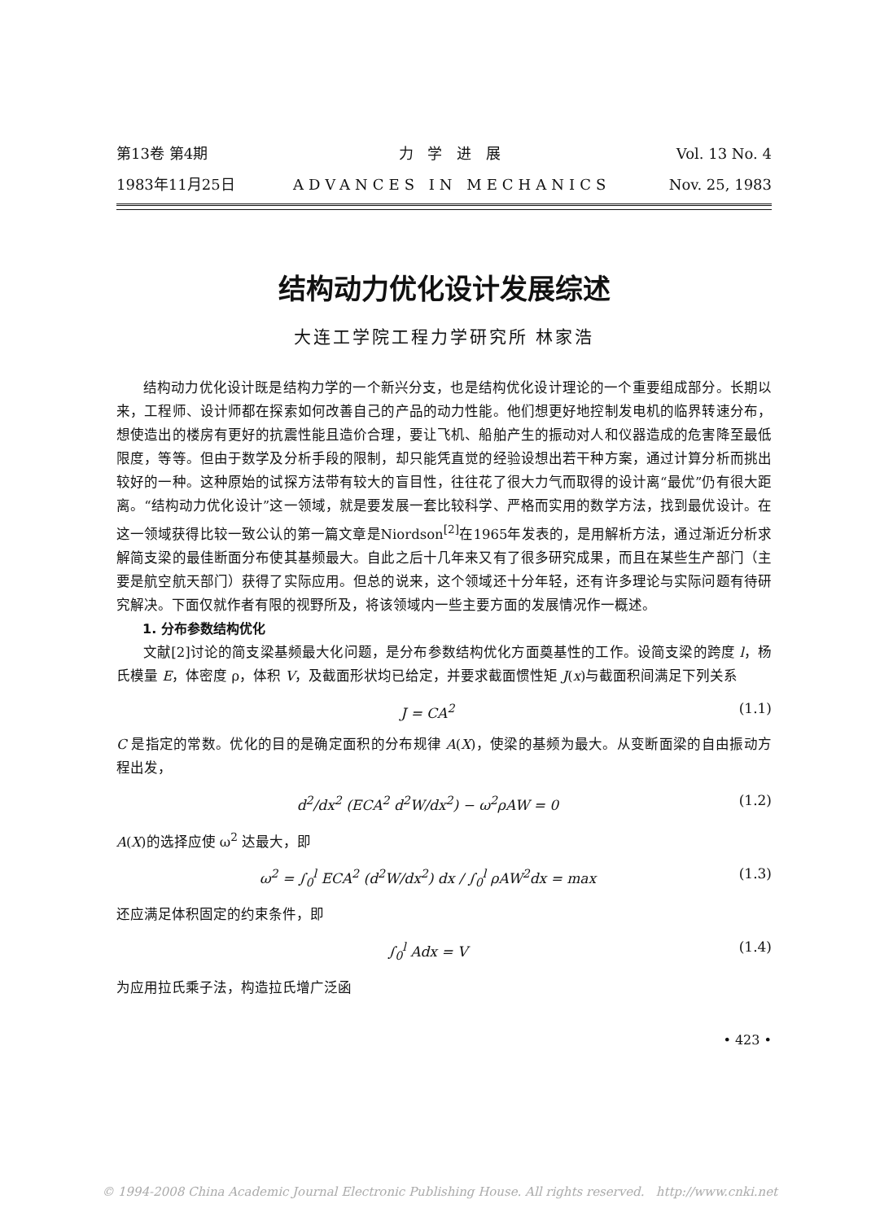第13卷 第4期
1983年11月25日
力 学 进 展
ADVANCES IN MECHANICS
Vol. 13 No. 4
Nov. 25, 1983
结构动力优化设计发展综述
大连工学院工程力学研究所 林家浩
结构动力优化设计既是结构力学的一个新兴分支，也是结构优化设计理论的一个重要组成部分。长期以来，工程师、设计师都在探索如何改善自己的产品的动力性能。他们想更好地控制发电机的临界转速分布，想使造出的楼房有更好的抗震性能且造价合理，要让飞机、船舶产生的振动对人和仪器造成的危害降至最低限度，等等。但由于数学及分析手段的限制，却只能凭直觉的经验设想出若干种方案，通过计算分析而挑出较好的一种。这种原始的试探方法带有较大的盲目性，往往花了很大力气而取得的设计离“最优”仍有很大距离。“结构动力优化设计”这一领域，就是要发展一套比较科学、严格而实用的数学方法，找到最优设计。在这一领域获得比较一致公认的第一篇文章是Niordson<sup>[2]</sup>在1965年发表的，是用解析方法，通过渐近分析求解简支梁的最佳断面分布使其基频最大。自此之后十几年来又有了很多研究成果，而且在某些生产部门（主要是航空航天部门）获得了实际应用。但总的说来，这个领域还十分年轻，还有许多理论与实际问题有待研究解决。下面仅就作者有限的视野所及，将该领域内一些主要方面的发展情况作一概述。
1. 分布参数结构优化
文献[2]讨论的简支梁基频最大化问题，是分布参数结构优化方面奠基性的工作。设简支梁的跨度 l，杨氏模量 E，体密度 ρ，体积 V，及截面形状均已给定，并要求截面惯性矩 J(x)与截面积间满足下列关系
J = CA<sup>2</sup> (1.1)
C 是指定的常数。优化的目的是确定面积的分布规律 A(X)，使梁的基频为最大。从变断面梁的自由振动方程出发，
d<sup>2</sup>/dx<sup>2</sup> (ECA<sup>2</sup> d<sup>2</sup>W/dx<sup>2</sup>) − ω<sup>2</sup>ρAW = 0 (1.2)
A(X)的选择应使 ω<sup>2</sup> 达最大，即
ω<sup>2</sup> = ∫<sub>0</sub><sup>l</sup> ECA<sup>2</sup> (d<sup>2</sup>W/dx<sup>2</sup>) dx / ∫<sub>0</sub><sup>l</sup> ρAW<sup>2</sup>dx = max (1.3)
还应满足体积固定的约束条件，即
∫<sub>0</sub><sup>l</sup> Adx = V (1.4)
为应用拉氏乘子法，构造拉氏增广泛函
• 423 •
© 1994-2008 China Academic Journal Electronic Publishing House. All rights reserved. http://www.cnki.net